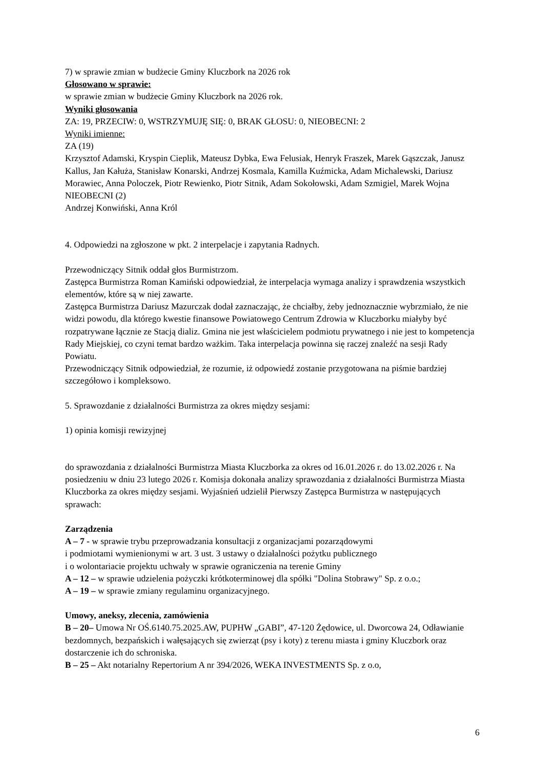7) w sprawie zmian w budżecie Gminy Kluczbork na 2026 rok
Głosowano w sprawie:
w sprawie zmian w budżecie Gminy Kluczbork na 2026 rok.
Wyniki głosowania
ZA: 19, PRZECIW: 0, WSTRZYMUJĘ SIĘ: 0, BRAK GŁOSU: 0, NIEOBECNI: 2
Wyniki imienne:
ZA (19)
Krzysztof Adamski, Kryspin Cieplik, Mateusz Dybka, Ewa Felusiak, Henryk Fraszek, Marek Gąszczak, Janusz Kallus, Jan Kałuża, Stanisław Konarski, Andrzej Kosmala, Kamilla Kuźmicka, Adam Michalewski, Dariusz Morawiec, Anna Poloczek, Piotr Rewienko, Piotr Sitnik, Adam Sokołowski, Adam Szmigiel, Marek Wojna
NIEOBECNI (2)
Andrzej Konwiński, Anna Król
4. Odpowiedzi na zgłoszone w pkt. 2 interpelacje i zapytania Radnych.
Przewodniczący Sitnik oddał głos Burmistrzom.
Zastępca Burmistrza Roman Kamiński odpowiedział, że interpelacja wymaga analizy i sprawdzenia wszystkich elementów, które są w niej zawarte.
Zastępca Burmistrza Dariusz Mazurczak dodał zaznaczając, że chciałby, żeby jednoznacznie wybrzmiało, że nie widzi powodu, dla którego kwestie finansowe Powiatowego Centrum Zdrowia w Kluczborku miałyby być rozpatrywane łącznie ze Stacją dializ. Gmina nie jest właścicielem podmiotu prywatnego i nie jest to kompetencja Rady Miejskiej, co czyni temat bardzo ważkim. Taka interpelacja powinna się raczej znaleźć na sesji Rady Powiatu.
Przewodniczący Sitnik odpowiedział, że rozumie, iż odpowiedź zostanie przygotowana na piśmie bardziej szczegółowo i kompleksowo.
5. Sprawozdanie z działalności Burmistrza za okres między sesjami:
1) opinia komisji rewizyjnej
do sprawozdania z działalności Burmistrza Miasta Kluczborka za okres od 16.01.2026 r. do 13.02.2026 r. Na posiedzeniu w dniu 23 lutego 2026 r. Komisja dokonała analizy sprawozdania z działalności Burmistrza Miasta Kluczborka za okres między sesjami. Wyjaśnień udzielił Pierwszy Zastępca Burmistrza w następujących sprawach:
Zarządzenia
A – 7 - w sprawie trybu przeprowadzania konsultacji z organizacjami pozarządowymi
i podmiotami wymienionymi w art. 3 ust. 3 ustawy o działalności pożytku publicznego
i o wolontariacie projektu uchwały w sprawie ograniczenia na terenie Gminy
A – 12 – w sprawie udzielenia pożyczki krótkoterminowej dla spółki "Dolina Stobrawy" Sp. z o.o.;
A – 19 – w sprawie zmiany regulaminu organizacyjnego.
Umowy, aneksy, zlecenia, zamówienia
B – 20– Umowa Nr OŚ.6140.75.2025.AW, PUPHW „GABI”, 47-120 Żędowice, ul. Dworcowa 24, Odławianie bezdomnych, bezpańskich i wałęsających się zwierząt (psy i koty) z terenu miasta i gminy Kluczbork oraz dostarczenie ich do schroniska.
B – 25 – Akt notarialny Repertorium A nr 394/2026, WEKA INVESTMENTS Sp. z o.o,
6